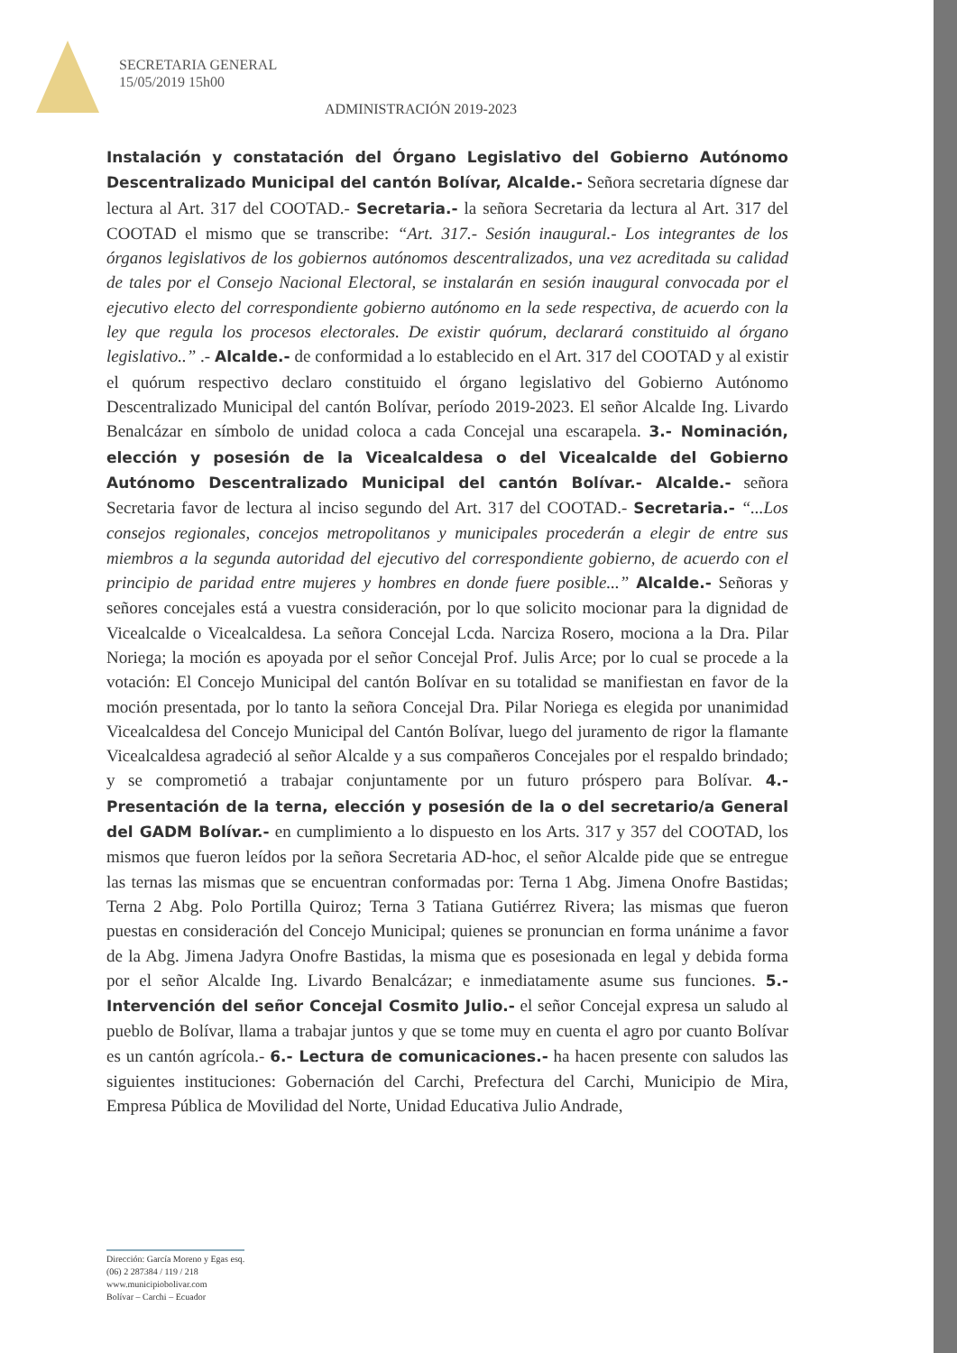SECRETARIA GENERAL
15/05/2019 15h00
ADMINISTRACIÓN 2019-2023
Instalación y constatación del Órgano Legislativo del Gobierno Autónomo Descentralizado Municipal del cantón Bolívar, Alcalde.- Señora secretaria dígnese dar lectura al Art. 317 del COOTAD.- Secretaria.- la señora Secretaria da lectura al Art. 317 del COOTAD el mismo que se transcribe: “Art. 317.- Sesión inaugural.- Los integrantes de los órganos legislativos de los gobiernos autónomos descentralizados, una vez acreditada su calidad de tales por el Consejo Nacional Electoral, se instalarán en sesión inaugural convocada por el ejecutivo electo del correspondiente gobierno autónomo en la sede respectiva, de acuerdo con la ley que regula los procesos electorales. De existir quórum, declarará constituido al órgano legislativo..” .- Alcalde.- de conformidad a lo establecido en el Art. 317 del COOTAD y al existir el quórum respectivo declaro constituido el órgano legislativo del Gobierno Autónomo Descentralizado Municipal del cantón Bolívar, período 2019-2023. El señor Alcalde Ing. Livardo Benalcázar en símbolo de unidad coloca a cada Concejal una escarapela. 3.- Nominación, elección y posesión de la Vicealcaldesa o del Vicealcalde del Gobierno Autónomo Descentralizado Municipal del cantón Bolívar.- Alcalde.- señora Secretaria favor de lectura al inciso segundo del Art. 317 del COOTAD.- Secretaria.- “...Los consejos regionales, concejos metropolitanos y municipales procederán a elegir de entre sus miembros a la segunda autoridad del ejecutivo del correspondiente gobierno, de acuerdo con el principio de paridad entre mujeres y hombres en donde fuere posible...” Alcalde.- Señoras y señores concejales está a vuestra consideración, por lo que solicito mocionar para la dignidad de Vicealcalde o Vicealcaldesa. La señora Concejal Lcda. Narciza Rosero, mociona a la Dra. Pilar Noriega; la moción es apoyada por el señor Concejal Prof. Julis Arce; por lo cual se procede a la votación: El Concejo Municipal del cantón Bolívar en su totalidad se manifiestan en favor de la moción presentada, por lo tanto la señora Concejal Dra. Pilar Noriega es elegida por unanimidad Vicealcaldesa del Concejo Municipal del Cantón Bolívar, luego del juramento de rigor la flamante Vicealcaldesa agradeció al señor Alcalde y a sus compañeros Concejales por el respaldo brindado; y se comprometió a trabajar conjuntamente por un futuro próspero para Bolívar. 4.-Presentación de la terna, elección y posesión de la o del secretario/a General del GADM Bolívar.- en cumplimiento a lo dispuesto en los Arts. 317 y 357 del COOTAD, los mismos que fueron leídos por la señora Secretaria AD-hoc, el señor Alcalde pide que se entregue las ternas las mismas que se encuentran conformadas por: Terna 1 Abg. Jimena Onofre Bastidas; Terna 2 Abg. Polo Portilla Quiroz; Terna 3 Tatiana Gutiérrez Rivera; las mismas que fueron puestas en consideración del Concejo Municipal; quienes se pronuncian en forma unánime a favor de la Abg. Jimena Jadyra Onofre Bastidas, la misma que es posesionada en legal y debida forma por el señor Alcalde Ing. Livardo Benalcázar; e inmediatamente asume sus funciones. 5.- Intervención del señor Concejal Cosmito Julio.- el señor Concejal expresa un saludo al pueblo de Bolívar, llama a trabajar juntos y que se tome muy en cuenta el agro por cuanto Bolívar es un cantón agrícola.- 6.- Lectura de comunicaciones.- ha hacen presente con saludos las siguientes instituciones: Gobernación del Carchi, Prefectura del Carchi, Municipio de Mira, Empresa Pública de Movilidad del Norte, Unidad Educativa Julio Andrade,
Dirección: García Moreno y Egas esq.
(06) 2 287384 / 119 / 218
www.municipiobolivar.com
Bolívar – Carchi – Ecuador